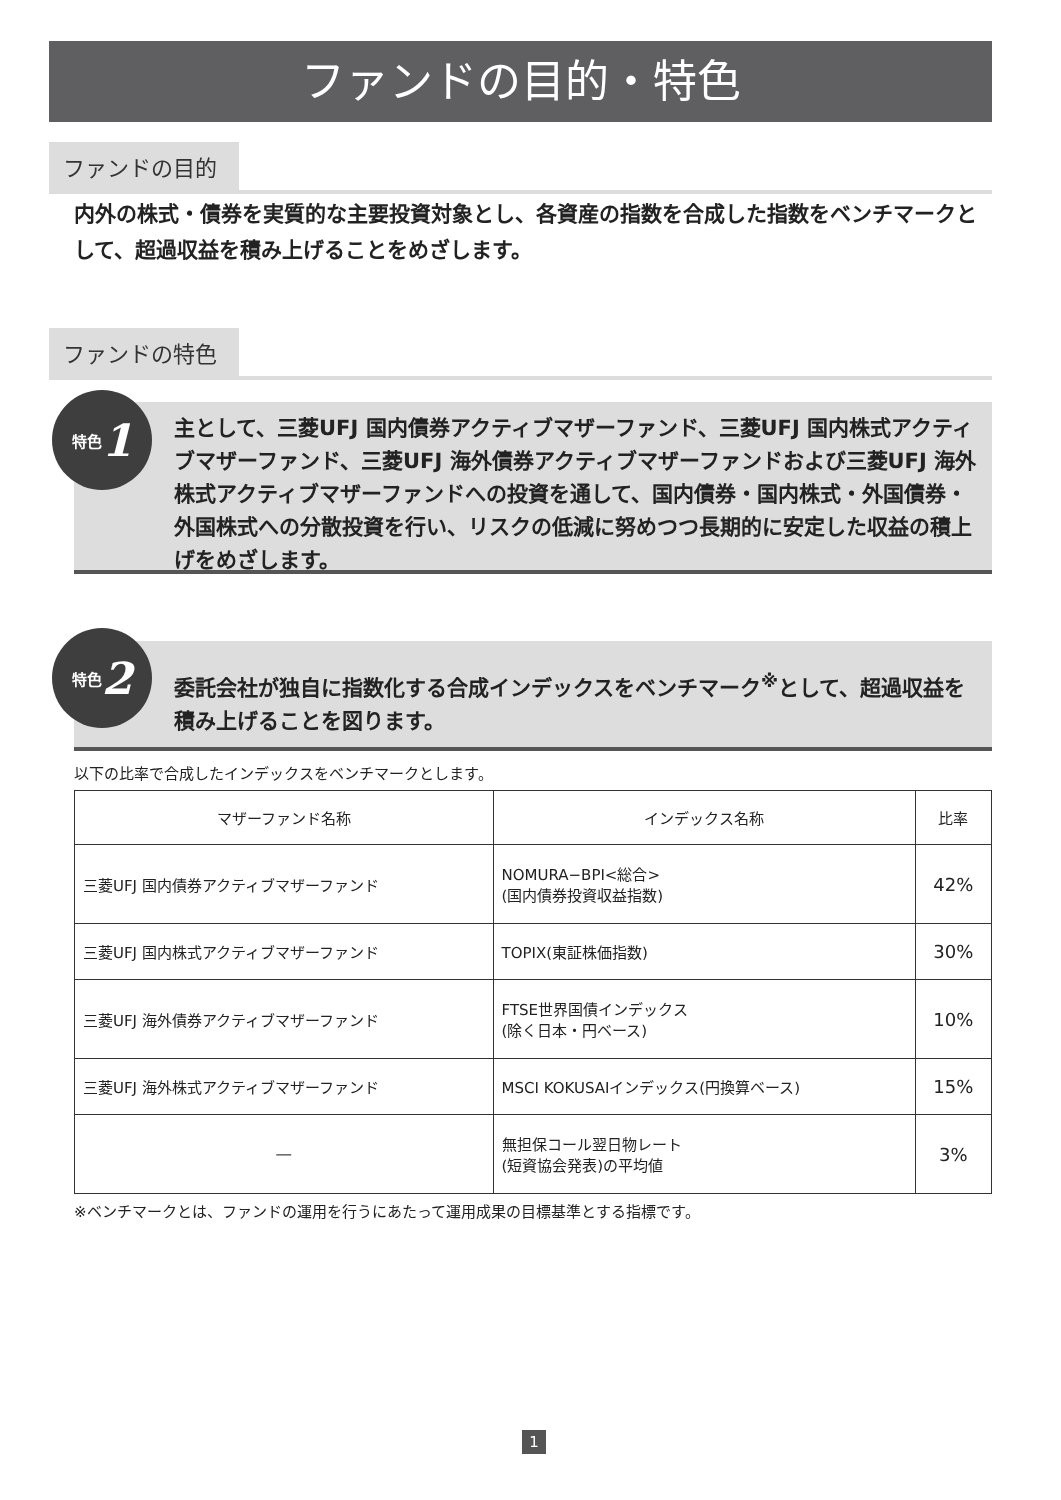ファンドの目的・特色
ファンドの目的
内外の株式・債券を実質的な主要投資対象とし、各資産の指数を合成した指数をベンチマークとして、超過収益を積み上げることをめざします。
ファンドの特色
主として、三菱UFJ 国内債券アクティブマザーファンド、三菱UFJ 国内株式アクティブマザーファンド、三菱UFJ 海外債券アクティブマザーファンドおよび三菱UFJ 海外株式アクティブマザーファンドへの投資を通して、国内債券・国内株式・外国債券・外国株式への分散投資を行い、リスクの低減に努めつつ長期的に安定した収益の積上げをめざします。
特色 1
委託会社が独自に指数化する合成インデックスをベンチマーク<sup>※</sup>として、超過収益を積み上げることを図ります。
特色 2
以下の比率で合成したインデックスをベンチマークとします。
| マザーファンド名称 | インデックス名称 | 比率 |
| --- | --- | --- |
| 三菱UFJ 国内債券アクティブマザーファンド | NOMURA−BPI<総合> (国内債券投資収益指数) | 42% |
| 三菱UFJ 国内株式アクティブマザーファンド | TOPIX(東証株価指数) | 30% |
| 三菱UFJ 海外債券アクティブマザーファンド | FTSE世界国債インデックス (除く日本・円ベース) | 10% |
| 三菱UFJ 海外株式アクティブマザーファンド | MSCI KOKUSAIインデックス(円換算ベース) | 15% |
| ― | 無担保コール翌日物レート (短資協会発表)の平均値 | 3% |
※ベンチマークとは、ファンドの運用を行うにあたって運用成果の目標基準とする指標です。
1